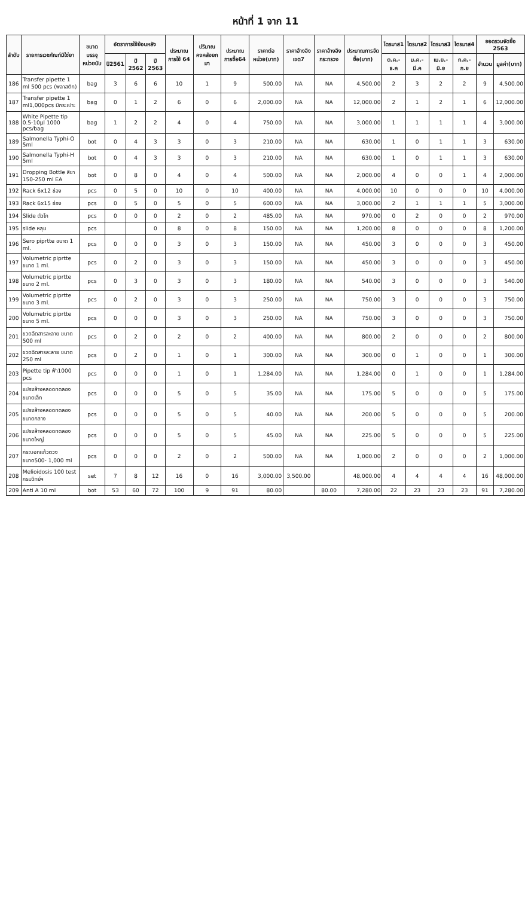หน้าที่ 1 จาก 11
| ลำดับ | รายการเวชภัณฑ์มิใช่ยา | ขนาดบรรจุ หน่วยนับ | อัตราการใช้ย้อนหลัง | | | ประมาณการใช้ 64 | ปริมาณคงคลังยกมา | ประมาณการซื้อ64 | ราคาต่อหน่วย(บาท) | ราคาอ้างอิงเขต7 | ราคาอ้างอิงกระทรวง | ประมาณการจัดซื้อ(บาท) | ไตรมาส1 | ไตรมาส2 | ไตรมาส3 | ไตรมาส4 | ยอดรวมจัดซื้อ 2563 | |
| --- | --- | --- | --- | --- | --- | --- | --- | --- | --- | --- | --- | --- | --- | --- | --- | --- | --- | --- |
| | | | ปี2561 | ปี 2562 | ปี 2563 | | | | | | | | ต.ค.-ธ.ค | ม.ค.-มี.ค | เม.ย.-มิ.ย | ก.ค.-ก.ย | จำนวน | มูลค่า(บาท) |
| 186 | Transfer pipette 1 ml 500 pcs (พลาสติก) | bag | 3 | 6 | 6 | 10 | 1 | 9 | 500.00 | NA | NA | 4,500.00 | 2 | 3 | 2 | 2 | 9 | 4,500.00 |
| 187 | Transfer pipette 1 ml1,000pcs มีกระเปาะ | bag | 0 | 1 | 2 | 6 | 0 | 6 | 2,000.00 | NA | NA | 12,000.00 | 2 | 1 | 2 | 1 | 6 | 12,000.00 |
| 188 | White Pipette tip 0.5-10µl 1000 pcs/bag | bag | 1 | 2 | 2 | 4 | 0 | 4 | 750.00 | NA | NA | 3,000.00 | 1 | 1 | 1 | 1 | 4 | 3,000.00 |
| 189 | Salmonella Typhi-O 5ml | bot | 0 | 4 | 3 | 3 | 0 | 3 | 210.00 | NA | NA | 630.00 | 1 | 0 | 1 | 1 | 3 | 630.00 |
| 190 | Salmonella Typhi-H 5ml | bot | 0 | 4 | 3 | 3 | 0 | 3 | 210.00 | NA | NA | 630.00 | 1 | 0 | 1 | 1 | 3 | 630.00 |
| 191 | Dropping Bottle สีชา 150-250 ml EA | bot | 0 | 8 | 0 | 4 | 0 | 4 | 500.00 | NA | NA | 2,000.00 | 4 | 0 | 0 | 1 | 4 | 2,000.00 |
| 192 | Rack 6x12 ช่อง | pcs | 0 | 5 | 0 | 10 | 0 | 10 | 400.00 | NA | NA | 4,000.00 | 10 | 0 | 0 | 0 | 10 | 4,000.00 |
| 193 | Rack 6x15 ช่อง | pcs | 0 | 5 | 0 | 5 | 0 | 5 | 600.00 | NA | NA | 3,000.00 | 2 | 1 | 1 | 1 | 5 | 3,000.00 |
| 194 | Slide ตัวโก | pcs | 0 | 0 | 0 | 2 | 0 | 2 | 485.00 | NA | NA | 970.00 | 0 | 2 | 0 | 0 | 2 | 970.00 |
| 195 | slide หลุม | pcs | | | 0 | 8 | 0 | 8 | 150.00 | NA | NA | 1,200.00 | 8 | 0 | 0 | 0 | 8 | 1,200.00 |
| 196 | Sero piprtte ขนาด 1 ml. | pcs | 0 | 0 | 0 | 3 | 0 | 3 | 150.00 | NA | NA | 450.00 | 3 | 0 | 0 | 0 | 3 | 450.00 |
| 197 | Volumetric piprtte ขนาด 1 ml. | pcs | 0 | 2 | 0 | 3 | 0 | 3 | 150.00 | NA | NA | 450.00 | 3 | 0 | 0 | 0 | 3 | 450.00 |
| 198 | Volumetric piprtte ขนาด 2 ml. | pcs | 0 | 3 | 0 | 3 | 0 | 3 | 180.00 | NA | NA | 540.00 | 3 | 0 | 0 | 0 | 3 | 540.00 |
| 199 | Volumetric piprtte ขนาด 3 ml. | pcs | 0 | 2 | 0 | 3 | 0 | 3 | 250.00 | NA | NA | 750.00 | 3 | 0 | 0 | 0 | 3 | 750.00 |
| 200 | Volumetric piprtte ขนาด 5 ml. | pcs | 0 | 0 | 0 | 3 | 0 | 3 | 250.00 | NA | NA | 750.00 | 3 | 0 | 0 | 0 | 3 | 750.00 |
| 201 | ขวดฉีดสารละลาย ขนาด 500 ml | pcs | 0 | 2 | 0 | 2 | 0 | 2 | 400.00 | NA | NA | 800.00 | 2 | 0 | 0 | 0 | 2 | 800.00 |
| 202 | ขวดฉีดสารละลาย ขนาด 250 ml | pcs | 0 | 2 | 0 | 1 | 0 | 1 | 300.00 | NA | NA | 300.00 | 0 | 1 | 0 | 0 | 1 | 300.00 |
| 203 | Pipette tip ฟ้า1000 pcs | pcs | 0 | 0 | 0 | 1 | 0 | 1 | 1,284.00 | NA | NA | 1,284.00 | 0 | 1 | 0 | 0 | 1 | 1,284.00 |
| 204 | แปรงล้างหลอดทดลองขนาดเล็ก | pcs | 0 | 0 | 0 | 5 | 0 | 5 | 35.00 | NA | NA | 175.00 | 5 | 0 | 0 | 0 | 5 | 175.00 |
| 205 | แปรงล้างหลอดทดลองขนาดกลาง | pcs | 0 | 0 | 0 | 5 | 0 | 5 | 40.00 | NA | NA | 200.00 | 5 | 0 | 0 | 0 | 5 | 200.00 |
| 206 | แปรงล้างหลอดทดลองขนาดใหญ่ | pcs | 0 | 0 | 0 | 5 | 0 | 5 | 45.00 | NA | NA | 225.00 | 5 | 0 | 0 | 0 | 5 | 225.00 |
| 207 | กระบอกแก้วตวงขนาด500- 1,000 ml | pcs | 0 | 0 | 0 | 2 | 0 | 2 | 500.00 | NA | NA | 1,000.00 | 2 | 0 | 0 | 0 | 2 | 1,000.00 |
| 208 | Melioidosis 100 test กรมวิทย์ฯ | set | 7 | 8 | 12 | 16 | 0 | 16 | 3,000.00 | 3,500.00 | | 48,000.00 | 4 | 4 | 4 | 4 | 16 | 48,000.00 |
| 209 | Anti A 10 ml | bot | 53 | 60 | 72 | 100 | 9 | 91 | 80.00 | | 80.00 | 7,280.00 | 22 | 23 | 23 | 23 | 91 | 7,280.00 |